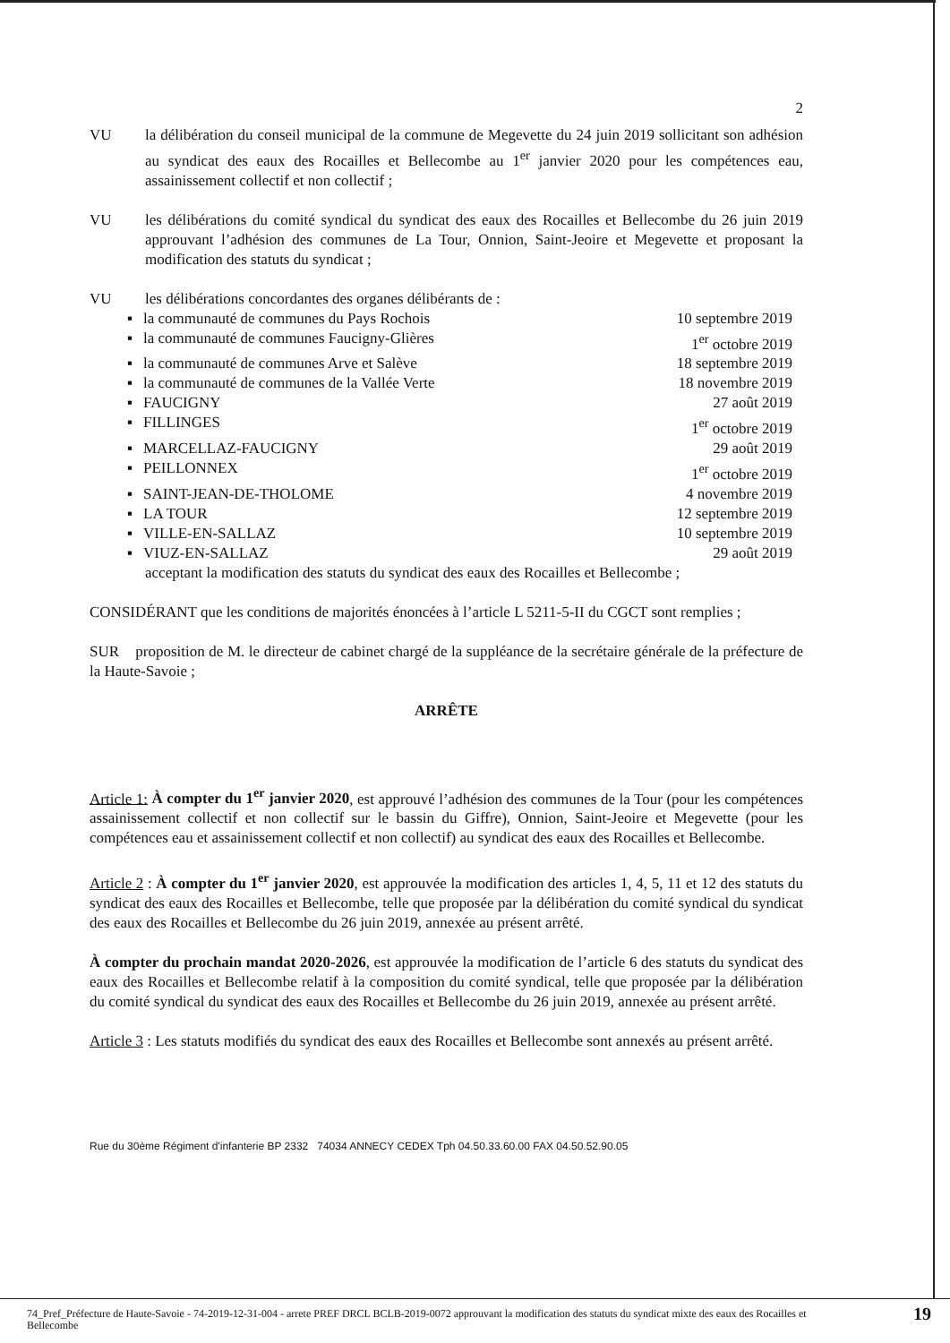2
VU la délibération du conseil municipal de la commune de Megevette du 24 juin 2019 sollicitant son adhésion au syndicat des eaux des Rocailles et Bellecombe au 1<sup>er</sup> janvier 2020 pour les compétences eau, assainissement collectif et non collectif ;
VU les délibérations du comité syndical du syndicat des eaux des Rocailles et Bellecombe du 26 juin 2019 approuvant l’adhésion des communes de La Tour, Onnion, Saint-Jeoire et Megevette et proposant la modification des statuts du syndicat ;
VU les délibérations concordantes des organes délibérants de :
▪ la communauté de communes du Pays Rochois 10 septembre 2019
▪ la communauté de communes Faucigny-Glières 1<sup>er</sup> octobre 2019
▪ la communauté de communes Arve et Salève 18 septembre 2019
▪ la communauté de communes de la Vallée Verte 18 novembre 2019
▪ FAUCIGNY 27 août 2019
▪ FILLINGES 1<sup>er</sup> octobre 2019
▪ MARCELLAZ-FAUCIGNY 29 août 2019
▪ PEILLONNEX 1<sup>er</sup> octobre 2019
▪ SAINT-JEAN-DE-THOLOME 4 novembre 2019
▪ LA TOUR 12 septembre 2019
▪ VILLE-EN-SALLAZ 10 septembre 2019
▪ VIUZ-EN-SALLAZ 29 août 2019
acceptant la modification des statuts du syndicat des eaux des Rocailles et Bellecombe ;
CONSIDÉRANT que les conditions de majorités énoncées à l’article L 5211-5-II du CGCT sont remplies ;
SUR proposition de M. le directeur de cabinet chargé de la suppléance de la secrétaire générale de la préfecture de la Haute-Savoie ;
ARRÊTE
Article 1: À compter du 1<sup>er</sup> janvier 2020, est approuvé l’adhésion des communes de la Tour (pour les compétences assainissement collectif et non collectif sur le bassin du Giffre), Onnion, Saint-Jeoire et Megevette (pour les compétences eau et assainissement collectif et non collectif) au syndicat des eaux des Rocailles et Bellecombe.
Article 2 : À compter du 1<sup>er</sup> janvier 2020, est approuvée la modification des articles 1, 4, 5, 11 et 12 des statuts du syndicat des eaux des Rocailles et Bellecombe, telle que proposée par la délibération du comité syndical du syndicat des eaux des Rocailles et Bellecombe du 26 juin 2019, annexée au présent arrêté.
À compter du prochain mandat 2020-2026, est approuvée la modification de l’article 6 des statuts du syndicat des eaux des Rocailles et Bellecombe relatif à la composition du comité syndical, telle que proposée par la délibération du comité syndical du syndicat des eaux des Rocailles et Bellecombe du 26 juin 2019, annexée au présent arrêté.
Article 3 : Les statuts modifiés du syndicat des eaux des Rocailles et Bellecombe sont annexés au présent arrêté.
Rue du 30ème Régiment d'infanterie BP 2332 74034 ANNECY CEDEX Tph 04.50.33.60.00 FAX 04.50.52.90.05
74_Pref_Préfecture de Haute-Savoie - 74-2019-12-31-004 - arrete PREF DRCL BCLB-2019-0072 approuvant la modification des statuts du syndicat mixte des eaux des Rocailles et Bellecombe 19